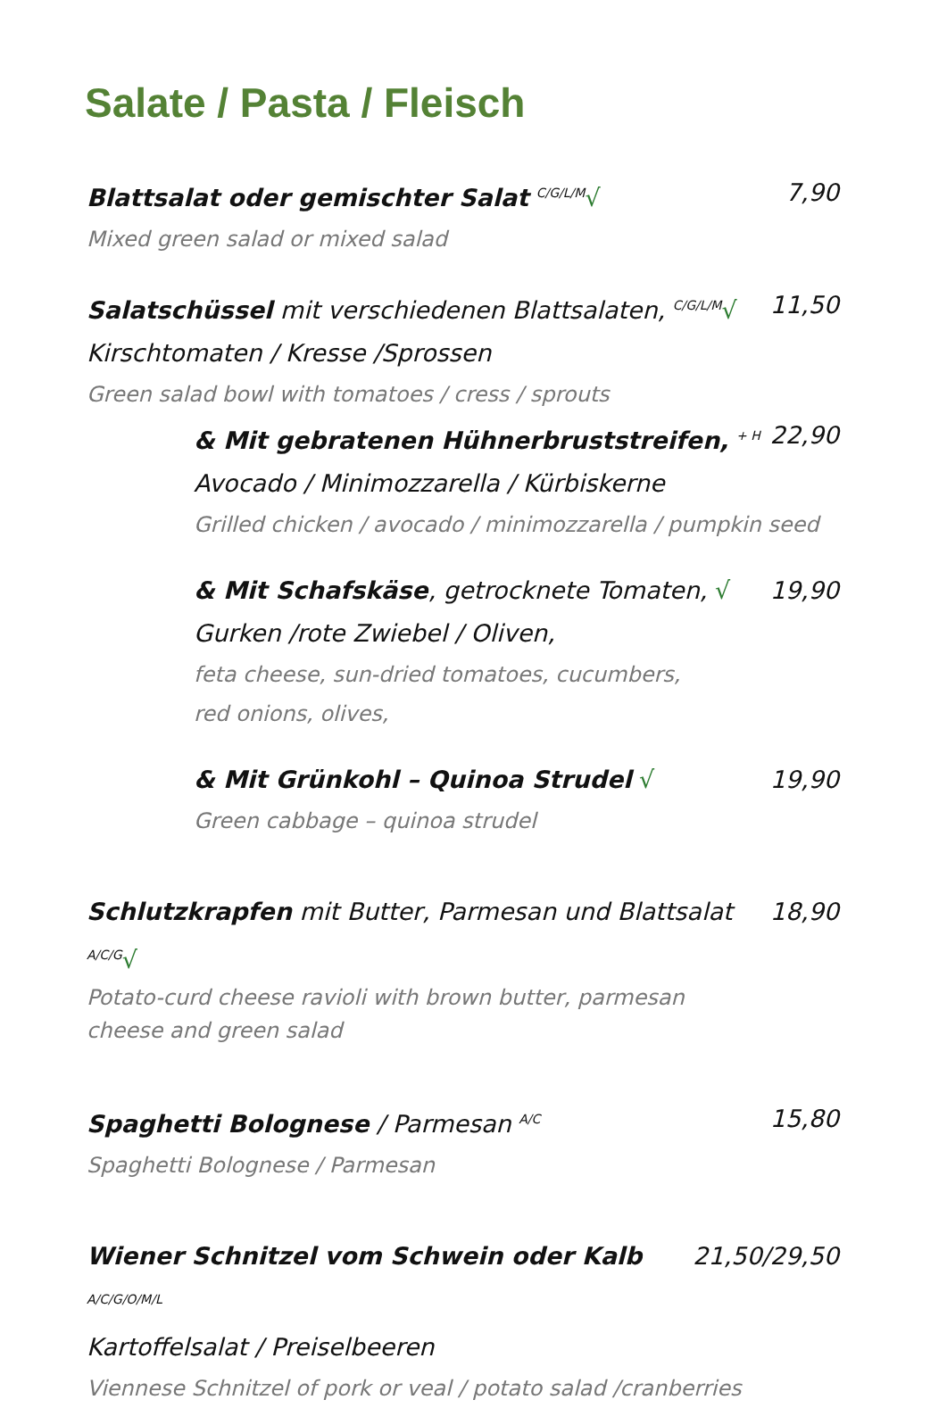Salate / Pasta / Fleisch
Blattsalat oder gemischter Salat <sup>C/G/L/M</sup>√ 7,90
Mixed green salad or mixed salad
Salatschüssel mit verschiedenen Blattsalaten, <sup>C/G/L/M</sup>√ 11,50
Kirschtomaten / Kresse /Sprossen
Green salad bowl with tomatoes / cress / sprouts
& Mit gebratenen Hühnerbruststreifen, <sup>+ H</sup> 22,90
Avocado / Minimozzarella / Kürbiskerne
Grilled chicken / avocado / minimozzarella / pumpkin seed
& Mit Schafskäse, getrocknete Tomaten, √ 19,90
Gurken /rote Zwiebel / Oliven,
feta cheese, sun-dried tomatoes, cucumbers,
red onions, olives,
& Mit Grünkohl – Quinoa Strudel √ 19,90
Green cabbage – quinoa strudel
Schlutzkrapfen mit Butter, Parmesan und Blattsalat <sup>A/C/G</sup>√ 18,90
Potato-curd cheese ravioli with brown butter, parmesan
cheese and green salad
Spaghetti Bolognese / Parmesan <sup>A/C</sup> 15,80
Spaghetti Bolognese / Parmesan
Wiener Schnitzel vom Schwein oder Kalb <sup>A/C/G/O/M/L</sup> 21,50/29,50
Kartoffelsalat / Preiselbeeren
Viennese Schnitzel of pork or veal / potato salad /cranberries